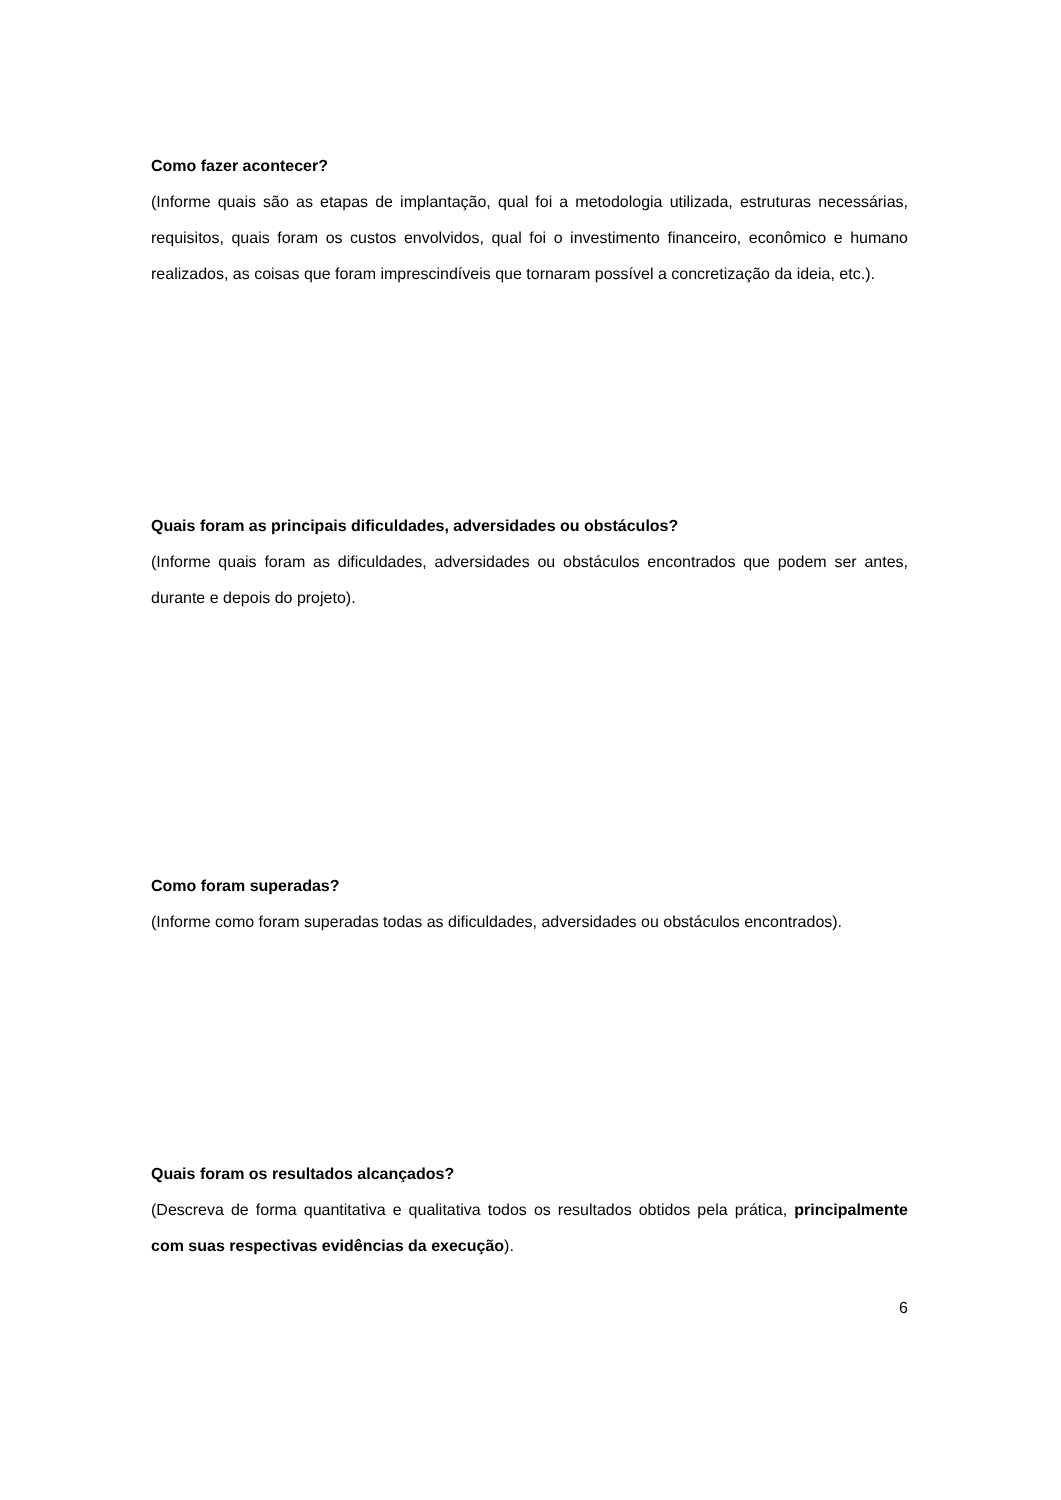Como fazer acontecer?
(Informe quais são as etapas de implantação, qual foi a metodologia utilizada, estruturas necessárias, requisitos, quais foram os custos envolvidos, qual foi o investimento financeiro, econômico e humano realizados, as coisas que foram imprescindíveis que tornaram possível a concretização da ideia, etc.).
Quais foram as principais dificuldades, adversidades ou obstáculos?
(Informe quais foram as dificuldades, adversidades ou obstáculos encontrados que podem ser antes, durante e depois do projeto).
Como foram superadas?
(Informe como foram superadas todas as dificuldades, adversidades ou obstáculos encontrados).
Quais foram os resultados alcançados?
(Descreva de forma quantitativa e qualitativa todos os resultados obtidos pela prática, principalmente com suas respectivas evidências da execução).
6